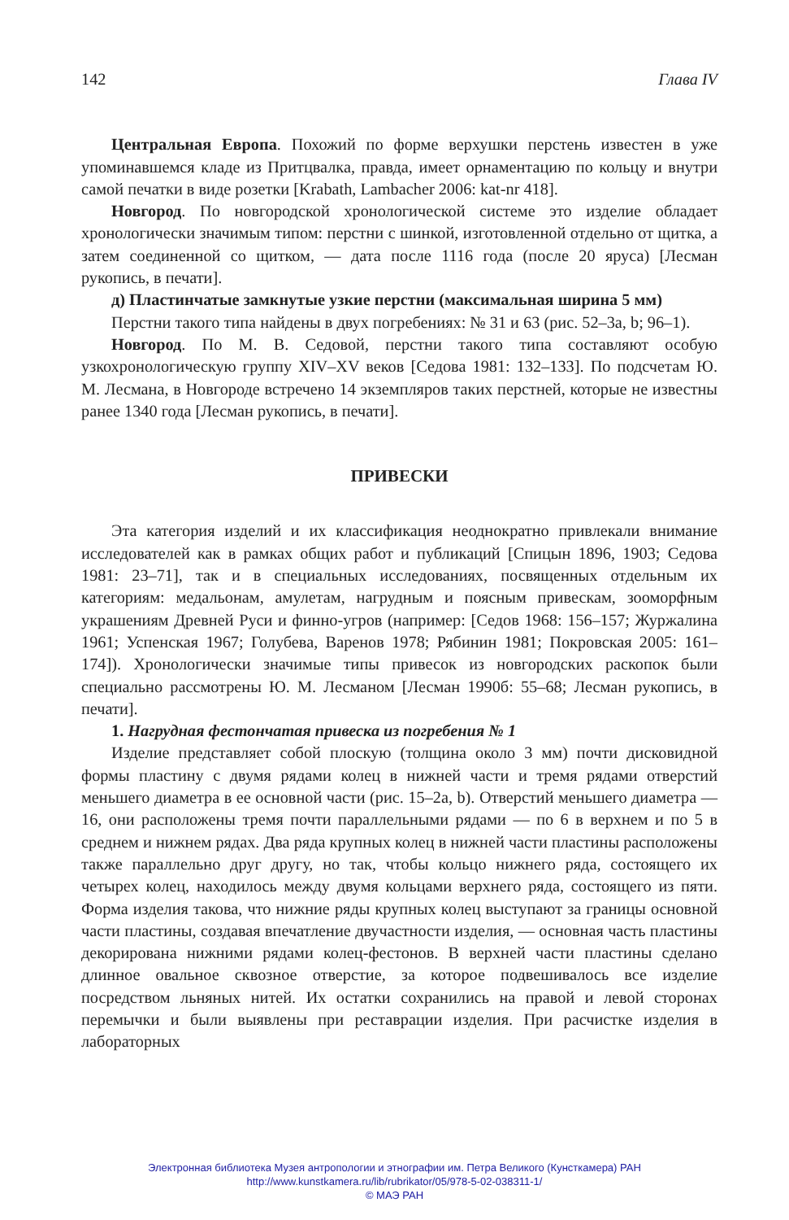142 Глава IV
Центральная Европа. Похожий по форме верхушки перстень известен в уже упоминавшемся кладе из Притцвалка, правда, имеет орнаментацию по кольцу и внутри самой печатки в виде розетки [Krabath, Lambacher 2006: kat-nr 418].
Новгород. По новгородской хронологической системе это изделие обладает хронологически значимым типом: перстни с шинкой, изготовленной отдельно от щитка, а затем соединенной со щитком, — дата после 1116 года (после 20 яруса) [Лесман рукопись, в печати].
д) Пластинчатые замкнутые узкие перстни (максимальная ширина 5 мм)
Перстни такого типа найдены в двух погребениях: № 31 и 63 (рис. 52–3a, b; 96–1).
Новгород. По М. В. Седовой, перстни такого типа составляют особую узкохронологическую группу XIV–XV веков [Седова 1981: 132–133]. По подсчетам Ю. М. Лесмана, в Новгороде встречено 14 экземпляров таких перстней, которые не известны ранее 1340 года [Лесман рукопись, в печати].
ПРИВЕСКИ
Эта категория изделий и их классификация неоднократно привлекали внимание исследователей как в рамках общих работ и публикаций [Спицын 1896, 1903; Седова 1981: 23–71], так и в специальных исследованиях, посвященных отдельным их категориям: медальонам, амулетам, нагрудным и поясным привескам, зооморфным украшениям Древней Руси и финно-угров (например: [Седов 1968: 156–157; Журжалина 1961; Успенская 1967; Голубева, Варенов 1978; Рябинин 1981; Покровская 2005: 161–174]). Хронологически значимые типы привесок из новгородских раскопок были специально рассмотрены Ю. М. Лесманом [Лесман 1990б: 55–68; Лесман рукопись, в печати].
1. Нагрудная фестончатая привеска из погребения № 1
Изделие представляет собой плоскую (толщина около 3 мм) почти дисковидной формы пластину с двумя рядами колец в нижней части и тремя рядами отверстий меньшего диаметра в ее основной части (рис. 15–2a, b). Отверстий меньшего диаметра — 16, они расположены тремя почти параллельными рядами — по 6 в верхнем и по 5 в среднем и нижнем рядах. Два ряда крупных колец в нижней части пластины расположены также параллельно друг другу, но так, чтобы кольцо нижнего ряда, состоящего их четырех колец, находилось между двумя кольцами верхнего ряда, состоящего из пяти. Форма изделия такова, что нижние ряды крупных колец выступают за границы основной части пластины, создавая впечатление двучастности изделия, — основная часть пластины декорирована нижними рядами колец-фестонов. В верхней части пластины сделано длинное овальное сквозное отверстие, за которое подвешивалось все изделие посредством льняных нитей. Их остатки сохранились на правой и левой сторонах перемычки и были выявлены при реставрации изделия. При расчистке изделия в лабораторных
Электронная библиотека Музея антропологии и этнографии им. Петра Великого (Кунсткамера) РАН
http://www.kunstkamera.ru/lib/rubrikator/05/978-5-02-038311-1/
© МАЭ РАН